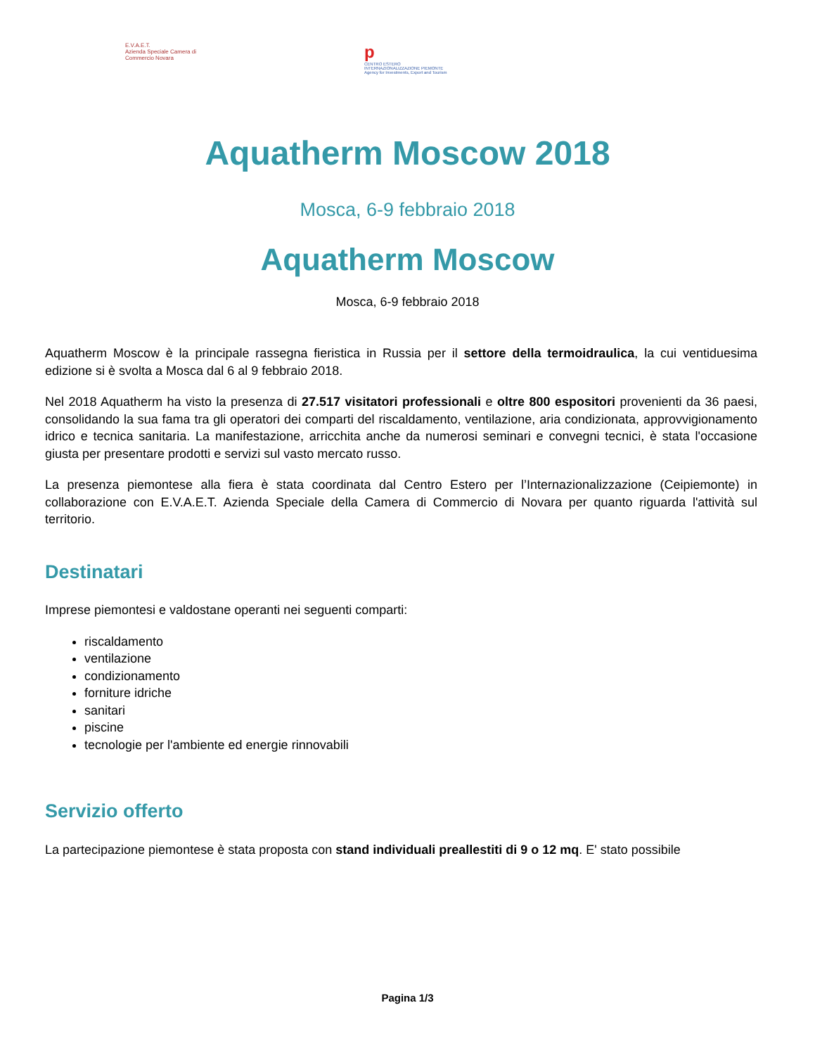E.V.A.E.T.
Azienda Speciale Camera di Commercio Novara
p
CENTRO ESTERO INTERNAZIONALIZZAZIONE PIEMONTE Agency for Investments, Export and Tourism
Aquatherm Moscow 2018
Mosca, 6-9 febbraio 2018
Aquatherm Moscow
Mosca, 6-9 febbraio 2018
Aquatherm Moscow è la principale rassegna fieristica in Russia per il settore della termoidraulica, la cui ventiduesima edizione si è svolta a Mosca dal 6 al 9 febbraio 2018.
Nel 2018 Aquatherm ha visto la presenza di 27.517 visitatori professionali e oltre 800 espositori provenienti da 36 paesi, consolidando la sua fama tra gli operatori dei comparti del riscaldamento, ventilazione, aria condizionata, approvvigionamento idrico e tecnica sanitaria. La manifestazione, arricchita anche da numerosi seminari e convegni tecnici, è stata l'occasione giusta per presentare prodotti e servizi sul vasto mercato russo.
La presenza piemontese alla fiera è stata coordinata dal Centro Estero per l’Internazionalizzazione (Ceipiemonte) in collaborazione con E.V.A.E.T. Azienda Speciale della Camera di Commercio di Novara per quanto riguarda l'attività sul territorio.
Destinatari
Imprese piemontesi e valdostane operanti nei seguenti comparti:
riscaldamento
ventilazione
condizionamento
forniture idriche
sanitari
piscine
tecnologie per l'ambiente ed energie rinnovabili
Servizio offerto
La partecipazione piemontese è stata proposta con stand individuali preallestiti di 9 o 12 mq. E' stato possibile
Pagina 1/3